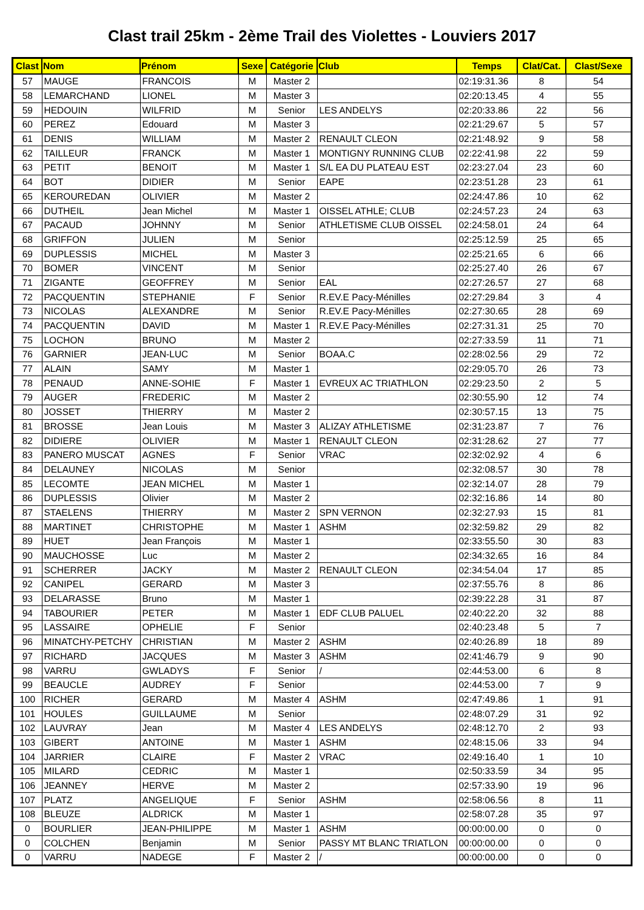Clast trail 25km - 2ème Trail des Violettes - Louviers 2017
| Clast | Nom | Prénom | Sexe | Catégorie | Club | Temps | Clat/Cat. | Clast/Sexe |
| --- | --- | --- | --- | --- | --- | --- | --- | --- |
| 57 | MAUGE | FRANCOIS | M | Master 2 | | 02:19:31.36 | 8 | 54 |
| 58 | LEMARCHAND | LIONEL | M | Master 3 | | 02:20:13.45 | 4 | 55 |
| 59 | HEDOUIN | WILFRID | M | Senior | LES ANDELYS | 02:20:33.86 | 22 | 56 |
| 60 | PEREZ | Edouard | M | Master 3 | | 02:21:29.67 | 5 | 57 |
| 61 | DENIS | WILLIAM | M | Master 2 | RENAULT CLEON | 02:21:48.92 | 9 | 58 |
| 62 | TAILLEUR | FRANCK | M | Master 1 | MONTIGNY RUNNING CLUB | 02:22:41.98 | 22 | 59 |
| 63 | PETIT | BENOIT | M | Master 1 | S/L EA DU PLATEAU EST | 02:23:27.04 | 23 | 60 |
| 64 | BOT | DIDIER | M | Senior | EAPE | 02:23:51.28 | 23 | 61 |
| 65 | KEROUREDAN | OLIVIER | M | Master 2 | | 02:24:47.86 | 10 | 62 |
| 66 | DUTHEIL | Jean Michel | M | Master 1 | OISSEL ATHLE; CLUB | 02:24:57.23 | 24 | 63 |
| 67 | PACAUD | JOHNNY | M | Senior | ATHLETISME CLUB OISSEL | 02:24:58.01 | 24 | 64 |
| 68 | GRIFFON | JULIEN | M | Senior | | 02:25:12.59 | 25 | 65 |
| 69 | DUPLESSIS | MICHEL | M | Master 3 | | 02:25:21.65 | 6 | 66 |
| 70 | BOMER | VINCENT | M | Senior | | 02:25:27.40 | 26 | 67 |
| 71 | ZIGANTE | GEOFFREY | M | Senior | EAL | 02:27:26.57 | 27 | 68 |
| 72 | PACQUENTIN | STEPHANIE | F | Senior | R.EV.E Pacy-Ménilles | 02:27:29.84 | 3 | 4 |
| 73 | NICOLAS | ALEXANDRE | M | Senior | R.EV.E Pacy-Ménilles | 02:27:30.65 | 28 | 69 |
| 74 | PACQUENTIN | DAVID | M | Master 1 | R.EV.E Pacy-Ménilles | 02:27:31.31 | 25 | 70 |
| 75 | LOCHON | BRUNO | M | Master 2 | | 02:27:33.59 | 11 | 71 |
| 76 | GARNIER | JEAN-LUC | M | Senior | BOAA.C | 02:28:02.56 | 29 | 72 |
| 77 | ALAIN | SAMY | M | Master 1 | | 02:29:05.70 | 26 | 73 |
| 78 | PENAUD | ANNE-SOHIE | F | Master 1 | EVREUX AC TRIATHLON | 02:29:23.50 | 2 | 5 |
| 79 | AUGER | FREDERIC | M | Master 2 | | 02:30:55.90 | 12 | 74 |
| 80 | JOSSET | THIERRY | M | Master 2 | | 02:30:57.15 | 13 | 75 |
| 81 | BROSSE | Jean Louis | M | Master 3 | ALIZAY ATHLETISME | 02:31:23.87 | 7 | 76 |
| 82 | DIDIERE | OLIVIER | M | Master 1 | RENAULT CLEON | 02:31:28.62 | 27 | 77 |
| 83 | PANERO MUSCAT | AGNES | F | Senior | VRAC | 02:32:02.92 | 4 | 6 |
| 84 | DELAUNEY | NICOLAS | M | Senior | | 02:32:08.57 | 30 | 78 |
| 85 | LECOMTE | JEAN MICHEL | M | Master 1 | | 02:32:14.07 | 28 | 79 |
| 86 | DUPLESSIS | Olivier | M | Master 2 | | 02:32:16.86 | 14 | 80 |
| 87 | STAELENS | THIERRY | M | Master 2 | SPN VERNON | 02:32:27.93 | 15 | 81 |
| 88 | MARTINET | CHRISTOPHE | M | Master 1 | ASHM | 02:32:59.82 | 29 | 82 |
| 89 | HUET | Jean François | M | Master 1 | | 02:33:55.50 | 30 | 83 |
| 90 | MAUCHOSSE | Luc | M | Master 2 | | 02:34:32.65 | 16 | 84 |
| 91 | SCHERRER | JACKY | M | Master 2 | RENAULT CLEON | 02:34:54.04 | 17 | 85 |
| 92 | CANIPEL | GERARD | M | Master 3 | | 02:37:55.76 | 8 | 86 |
| 93 | DELARASSE | Bruno | M | Master 1 | | 02:39:22.28 | 31 | 87 |
| 94 | TABOURIER | PETER | M | Master 1 | EDF CLUB PALUEL | 02:40:22.20 | 32 | 88 |
| 95 | LASSAIRE | OPHELIE | F | Senior | | 02:40:23.48 | 5 | 7 |
| 96 | MINATCHY-PETCHY | CHRISTIAN | M | Master 2 | ASHM | 02:40:26.89 | 18 | 89 |
| 97 | RICHARD | JACQUES | M | Master 3 | ASHM | 02:41:46.79 | 9 | 90 |
| 98 | VARRU | GWLADYS | F | Senior | / | 02:44:53.00 | 6 | 8 |
| 99 | BEAUCLE | AUDREY | F | Senior | | 02:44:53.00 | 7 | 9 |
| 100 | RICHER | GERARD | M | Master 4 | ASHM | 02:47:49.86 | 1 | 91 |
| 101 | HOULES | GUILLAUME | M | Senior | | 02:48:07.29 | 31 | 92 |
| 102 | LAUVRAY | Jean | M | Master 4 | LES ANDELYS | 02:48:12.70 | 2 | 93 |
| 103 | GIBERT | ANTOINE | M | Master 1 | ASHM | 02:48:15.06 | 33 | 94 |
| 104 | JARRIER | CLAIRE | F | Master 2 | VRAC | 02:49:16.40 | 1 | 10 |
| 105 | MILARD | CEDRIC | M | Master 1 | | 02:50:33.59 | 34 | 95 |
| 106 | JEANNEY | HERVE | M | Master 2 | | 02:57:33.90 | 19 | 96 |
| 107 | PLATZ | ANGELIQUE | F | Senior | ASHM | 02:58:06.56 | 8 | 11 |
| 108 | BLEUZE | ALDRICK | M | Master 1 | | 02:58:07.28 | 35 | 97 |
| 0 | BOURLIER | JEAN-PHILIPPE | M | Master 1 | ASHM | 00:00:00.00 | 0 | 0 |
| 0 | COLCHEN | Benjamin | M | Senior | PASSY MT BLANC TRIATLON | 00:00:00.00 | 0 | 0 |
| 0 | VARRU | NADEGE | F | Master 2 | / | 00:00:00.00 | 0 | 0 |